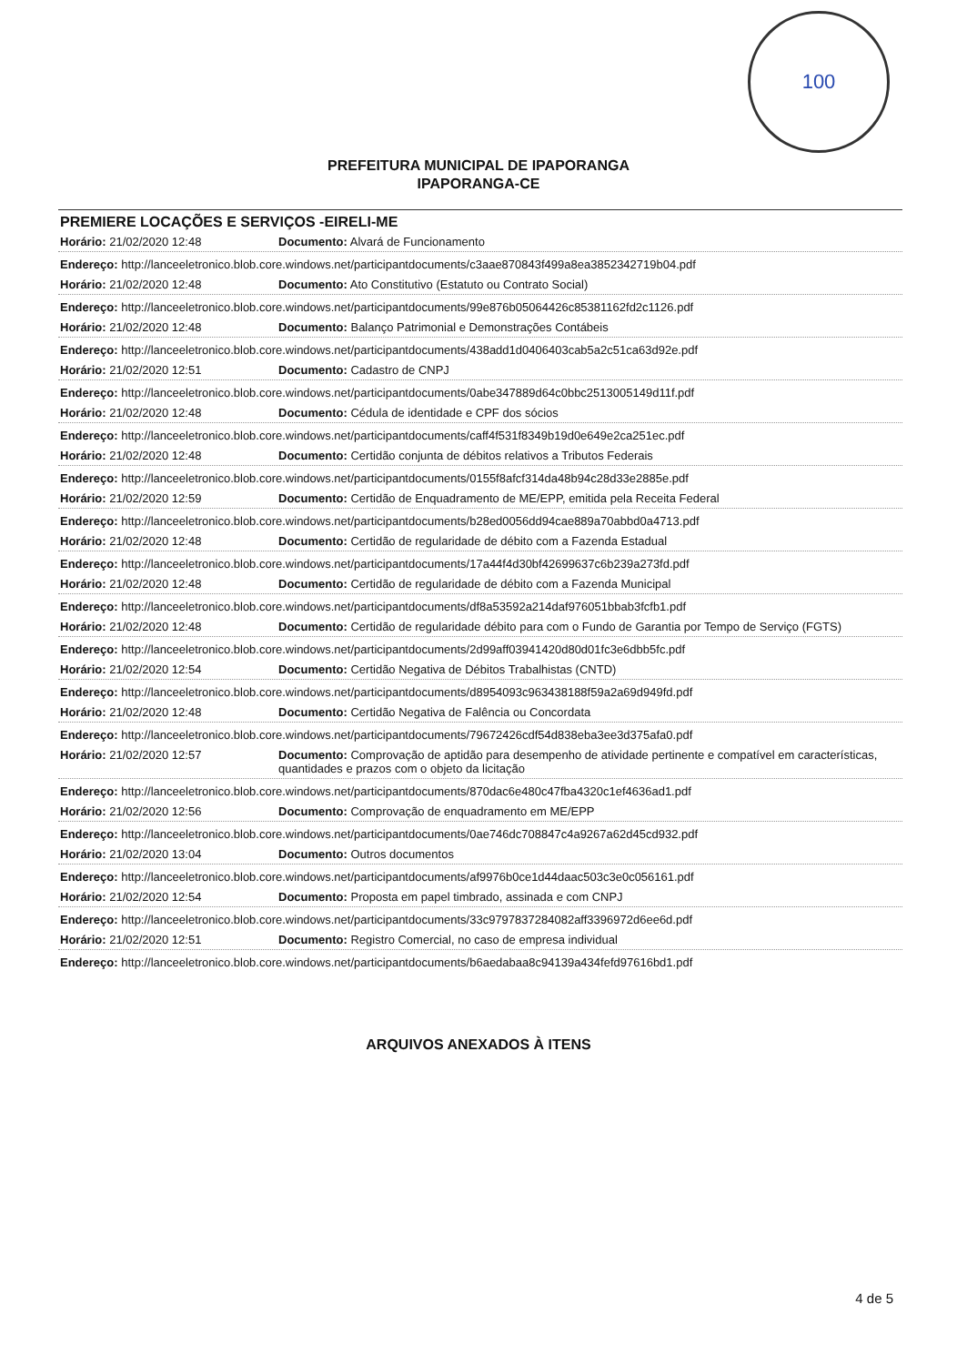100
PREFEITURA MUNICIPAL DE IPAPORANGA
IPAPORANGA-CE
PREMIERE LOCAÇÕES E SERVIÇOS -EIRELI-ME
Horário: 21/02/2020 12:48 Documento: Alvará de Funcionamento
Endereço: http://lanceeletronico.blob.core.windows.net/participantdocuments/c3aae870843f499a8ea3852342719b04.pdf
Horário: 21/02/2020 12:48 Documento: Ato Constitutivo (Estatuto ou Contrato Social)
Endereço: http://lanceeletronico.blob.core.windows.net/participantdocuments/99e876b05064426c85381162fd2c1126.pdf
Horário: 21/02/2020 12:48 Documento: Balanço Patrimonial e Demonstrações Contábeis
Endereço: http://lanceeletronico.blob.core.windows.net/participantdocuments/438add1d0406403cab5a2c51ca63d92e.pdf
Horário: 21/02/2020 12:51 Documento: Cadastro de CNPJ
Endereço: http://lanceeletronico.blob.core.windows.net/participantdocuments/0abe347889d64c0bbc2513005149d11f.pdf
Horário: 21/02/2020 12:48 Documento: Cédula de identidade e CPF dos sócios
Endereço: http://lanceeletronico.blob.core.windows.net/participantdocuments/caff4f531f8349b19d0e649e2ca251ec.pdf
Horário: 21/02/2020 12:48 Documento: Certidão conjunta de débitos relativos a Tributos Federais
Endereço: http://lanceeletronico.blob.core.windows.net/participantdocuments/0155f8afcf314da48b94c28d33e2885e.pdf
Horário: 21/02/2020 12:59 Documento: Certidão de Enquadramento de ME/EPP, emitida pela Receita Federal
Endereço: http://lanceeletronico.blob.core.windows.net/participantdocuments/b28ed0056dd94cae889a70abbd0a4713.pdf
Horário: 21/02/2020 12:48 Documento: Certidão de regularidade de débito com a Fazenda Estadual
Endereço: http://lanceeletronico.blob.core.windows.net/participantdocuments/17a44f4d30bf42699637c6b239a273fd.pdf
Horário: 21/02/2020 12:48 Documento: Certidão de regularidade de débito com a Fazenda Municipal
Endereço: http://lanceeletronico.blob.core.windows.net/participantdocuments/df8a53592a214daf976051bbab3fcfb1.pdf
Horário: 21/02/2020 12:48 Documento: Certidão de regularidade débito para com o Fundo de Garantia por Tempo de Serviço (FGTS)
Endereço: http://lanceeletronico.blob.core.windows.net/participantdocuments/2d99aff03941420d80d01fc3e6dbb5fc.pdf
Horário: 21/02/2020 12:54 Documento: Certidão Negativa de Débitos Trabalhistas (CNTD)
Endereço: http://lanceeletronico.blob.core.windows.net/participantdocuments/d8954093c963438188f59a2a69d949fd.pdf
Horário: 21/02/2020 12:48 Documento: Certidão Negativa de Falência ou Concordata
Endereço: http://lanceeletronico.blob.core.windows.net/participantdocuments/79672426cdf54d838eba3ee3d375afa0.pdf
Horário: 21/02/2020 12:57 Documento: Comprovação de aptidão para desempenho de atividade pertinente e compatível em características, quantidades e prazos com o objeto da licitação
Endereço: http://lanceeletronico.blob.core.windows.net/participantdocuments/870dac6e480c47fba4320c1ef4636ad1.pdf
Horário: 21/02/2020 12:56 Documento: Comprovação de enquadramento em ME/EPP
Endereço: http://lanceeletronico.blob.core.windows.net/participantdocuments/0ae746dc708847c4a9267a62d45cd932.pdf
Horário: 21/02/2020 13:04 Documento: Outros documentos
Endereço: http://lanceeletronico.blob.core.windows.net/participantdocuments/af9976b0ce1d44daac503c3e0c056161.pdf
Horário: 21/02/2020 12:54 Documento: Proposta em papel timbrado, assinada e com CNPJ
Endereço: http://lanceeletronico.blob.core.windows.net/participantdocuments/33c9797837284082aff3396972d6ee6d.pdf
Horário: 21/02/2020 12:51 Documento: Registro Comercial, no caso de empresa individual
Endereço: http://lanceeletronico.blob.core.windows.net/participantdocuments/b6aedabaa8c94139a434fefd97616bd1.pdf
ARQUIVOS ANEXADOS À ITENS
4 de 5